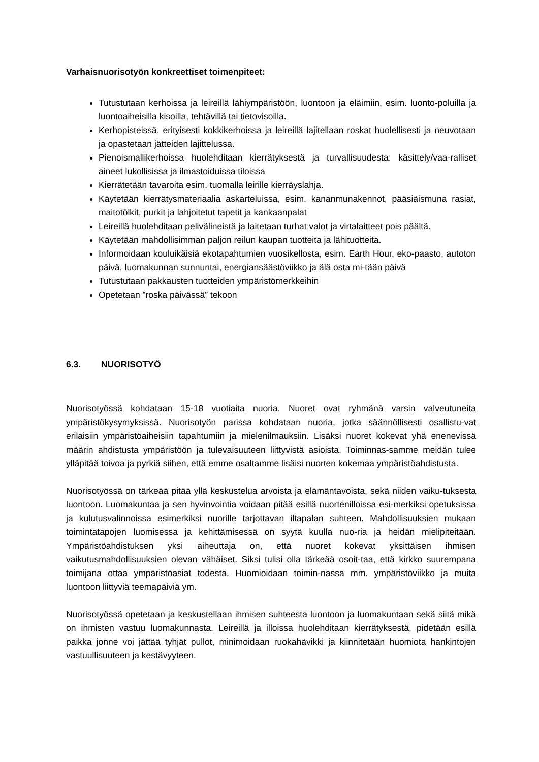Varhaisnuorisotyön konkreettiset toimenpiteet:
Tutustutaan kerhoissa ja leireillä lähiympäristöön, luontoon ja eläimiin, esim. luonto-poluilla ja luontoaiheisilla kisoilla, tehtävillä tai tietovisoilla.
Kerhopisteissä, erityisesti kokkikerhoissa ja leireillä lajitellaan roskat huolellisesti ja neuvotaan ja opastetaan jätteiden lajittelussa.
Pienoismallikerhoissa huolehditaan kierrätyksestä ja turvallisuudesta: käsittely/vaa-ralliset aineet lukollisissa ja ilmastoiduissa tiloissa
Kierrätetään tavaroita esim. tuomalla leirille kierräyslahja.
Käytetään kierrätysmateriaalia askarteluissa, esim. kananmunakennot, pääsiäismuna rasiat, maitotölkit, purkit ja lahjoitetut tapetit ja kankaanpalat
Leireillä huolehditaan pelivälineistä ja laitetaan turhat valot ja virtalaitteet pois päältä.
Käytetään mahdollisimman paljon reilun kaupan tuotteita ja lähituotteita.
Informoidaan kouluikäisiä ekotapahtumien vuosikellosta, esim. Earth Hour, eko-paasto, autoton päivä, luomakunnan sunnuntai, energiansäästöviikko ja älä osta mi-tään päivä
Tutustutaan pakkausten tuotteiden ympäristömerkkeihin
Opetetaan ”roska päivässä” tekoon
6.3. NUORISOTYÖ
Nuorisotyössä kohdataan 15-18 vuotiaita nuoria. Nuoret ovat ryhmänä varsin valveutuneita ympäristökysymyksissä. Nuorisotyön parissa kohdataan nuoria, jotka säännöllisesti osallistu-vat erilaisiin ympäristöaiheisiin tapahtumiin ja mielenilmauksiin. Lisäksi nuoret kokevat yhä enenevissä määrin ahdistusta ympäristöön ja tulevaisuuteen liittyvistä asioista. Toiminnas-samme meidän tulee ylläpitää toivoa ja pyrkiä siihen, että emme osaltamme lisäisi nuorten kokemaa ympäristöahdistusta.
Nuorisotyössä on tärkeää pitää yllä keskustelua arvoista ja elämäntavoista, sekä niiden vaiku-tuksesta luontoon. Luomakuntaa ja sen hyvinvointia voidaan pitää esillä nuortenilloissa esi-merkiksi opetuksissa ja kulutusvalinnoissa esimerkiksi nuorille tarjottavan iltapalan suhteen. Mahdollisuuksien mukaan toimintatapojen luomisessa ja kehittämisessä on syytä kuulla nuo-ria ja heidän mielipiteitään. Ympäristöahdistuksen yksi aiheuttaja on, että nuoret kokevat yksittäisen ihmisen vaikutusmahdollisuuksien olevan vähäiset. Siksi tulisi olla tärkeää osoit-taa, että kirkko suurempana toimijana ottaa ympäristöasiat todesta. Huomioidaan toimin-nassa mm. ympäristöviikko ja muita luontoon liittyviä teemapäiviä ym.
Nuorisotyössä opetetaan ja keskustellaan ihmisen suhteesta luontoon ja luomakuntaan sekä siitä mikä on ihmisten vastuu luomakunnasta. Leireillä ja illoissa huolehditaan kierrätyksestä, pidetään esillä paikka jonne voi jättää tyhjät pullot, minimoidaan ruokahävikki ja kiinnitetään huomiota hankintojen vastuullisuuteen ja kestävyyteen.